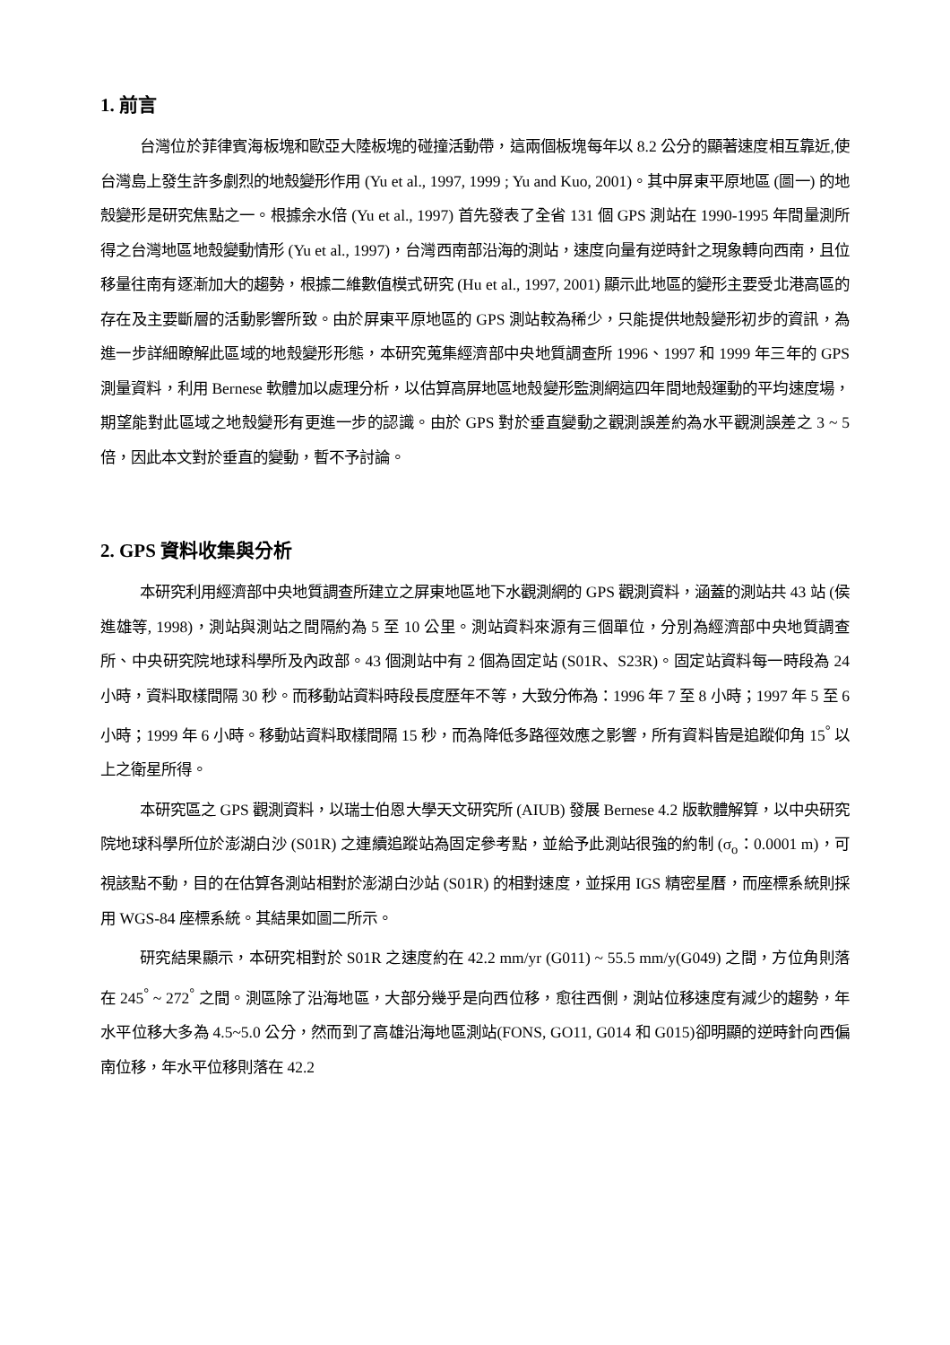1. 前言
台灣位於菲律賓海板塊和歐亞大陸板塊的碰撞活動帶，這兩個板塊每年以 8.2 公分的顯著速度相互靠近,使台灣島上發生許多劇烈的地殼變形作用 (Yu et al., 1997, 1999 ; Yu and Kuo, 2001)。其中屏東平原地區 (圖一) 的地殼變形是研究焦點之一。根據余水倍 (Yu et al., 1997) 首先發表了全省 131 個 GPS 測站在 1990-1995 年間量測所得之台灣地區地殼變動情形 (Yu et al., 1997)，台灣西南部沿海的測站，速度向量有逆時針之現象轉向西南，且位移量往南有逐漸加大的趨勢，根據二維數值模式研究 (Hu et al., 1997, 2001) 顯示此地區的變形主要受北港高區的存在及主要斷層的活動影響所致。由於屏東平原地區的 GPS 測站較為稀少，只能提供地殼變形初步的資訊，為進一步詳細瞭解此區域的地殼變形形態，本研究蒐集經濟部中央地質調查所 1996、1997 和 1999 年三年的 GPS 測量資料，利用 Bernese 軟體加以處理分析，以估算高屏地區地殼變形監測網這四年間地殼運動的平均速度場，期望能對此區域之地殼變形有更進一步的認識。由於 GPS 對於垂直變動之觀測誤差約為水平觀測誤差之 3 ~ 5 倍，因此本文對於垂直的變動，暫不予討論。
2. GPS 資料收集與分析
本研究利用經濟部中央地質調查所建立之屏東地區地下水觀測網的 GPS 觀測資料，涵蓋的測站共 43 站 (侯進雄等, 1998)，測站與測站之間隔約為 5 至 10 公里。測站資料來源有三個單位，分別為經濟部中央地質調查所、中央研究院地球科學所及內政部。43 個測站中有 2 個為固定站 (S01R、S23R)。固定站資料每一時段為 24 小時，資料取樣間隔 30 秒。而移動站資料時段長度歷年不等，大致分佈為：1996 年 7 至 8 小時；1997 年 5 至 6 小時；1999 年 6 小時。移動站資料取樣間隔 15 秒，而為降低多路徑效應之影響，所有資料皆是追蹤仰角 15<sup>°</sup> 以上之衛星所得。
本研究區之 GPS 觀測資料，以瑞士伯恩大學天文研究所 (AIUB) 發展 Bernese 4.2 版軟體解算，以中央研究院地球科學所位於澎湖白沙 (S01R) 之連續追蹤站為固定參考點，並給予此測站很強的約制 (σ<sub>o</sub>：0.0001 m)，可視該點不動，目的在估算各測站相對於澎湖白沙站 (S01R) 的相對速度，並採用 IGS 精密星曆，而座標系統則採用 WGS-84 座標系統。其結果如圖二所示。
研究結果顯示，本研究相對於 S01R 之速度約在 42.2 mm/yr (G011) ~ 55.5 mm/y(G049) 之間，方位角則落在 245<sup>°</sup> ~ 272<sup>°</sup> 之間。測區除了沿海地區，大部分幾乎是向西位移，愈往西側，測站位移速度有減少的趨勢，年水平位移大多為 4.5~5.0 公分，然而到了高雄沿海地區測站(FONS, GO11, G014 和 G015)卻明顯的逆時針向西偏南位移，年水平位移則落在 42.2